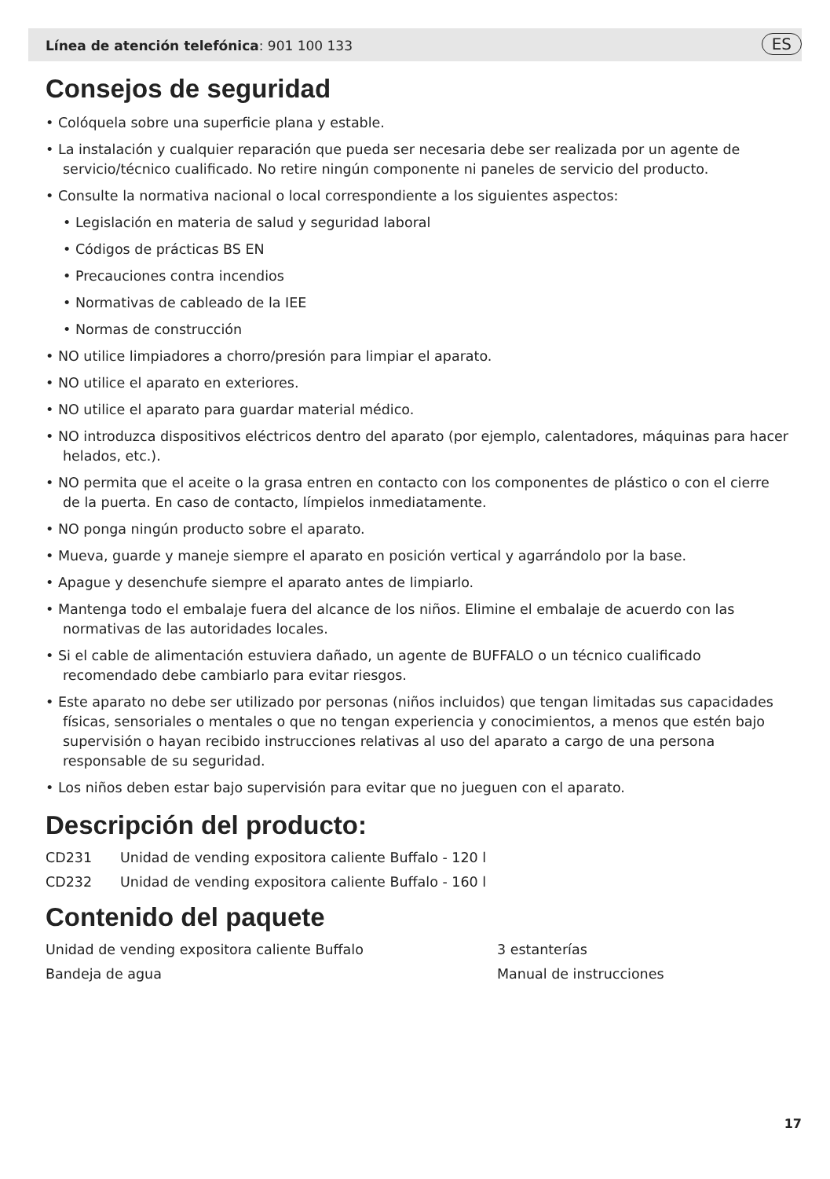Línea de atención telefónica: 901 100 133
ES
Consejos de seguridad
• Colóquela sobre una superficie plana y estable.
• La instalación y cualquier reparación que pueda ser necesaria debe ser realizada por un agente de servicio/técnico cualificado. No retire ningún componente ni paneles de servicio del producto.
• Consulte la normativa nacional o local correspondiente a los siguientes aspectos:
• Legislación en materia de salud y seguridad laboral
• Códigos de prácticas BS EN
• Precauciones contra incendios
• Normativas de cableado de la IEE
• Normas de construcción
• NO utilice limpiadores a chorro/presión para limpiar el aparato.
• NO utilice el aparato en exteriores.
• NO utilice el aparato para guardar material médico.
• NO introduzca dispositivos eléctricos dentro del aparato (por ejemplo, calentadores, máquinas para hacer helados, etc.).
• NO permita que el aceite o la grasa entren en contacto con los componentes de plástico o con el cierre de la puerta. En caso de contacto, límpielos inmediatamente.
• NO ponga ningún producto sobre el aparato.
• Mueva, guarde y maneje siempre el aparato en posición vertical y agarrándolo por la base.
• Apague y desenchufe siempre el aparato antes de limpiarlo.
• Mantenga todo el embalaje fuera del alcance de los niños. Elimine el embalaje de acuerdo con las normativas de las autoridades locales.
• Si el cable de alimentación estuviera dañado, un agente de BUFFALO o un técnico cualificado recomendado debe cambiarlo para evitar riesgos.
• Este aparato no debe ser utilizado por personas (niños incluidos) que tengan limitadas sus capacidades físicas, sensoriales o mentales o que no tengan experiencia y conocimientos, a menos que estén bajo supervisión o hayan recibido instrucciones relativas al uso del aparato a cargo de una persona responsable de su seguridad.
• Los niños deben estar bajo supervisión para evitar que no jueguen con el aparato.
Descripción del producto:
CD231 Unidad de vending expositora caliente Buffalo - 120 l
CD232 Unidad de vending expositora caliente Buffalo - 160 l
Contenido del paquete
Unidad de vending expositora caliente Buffalo 3 estanterías Bandeja de agua Manual de instrucciones
17